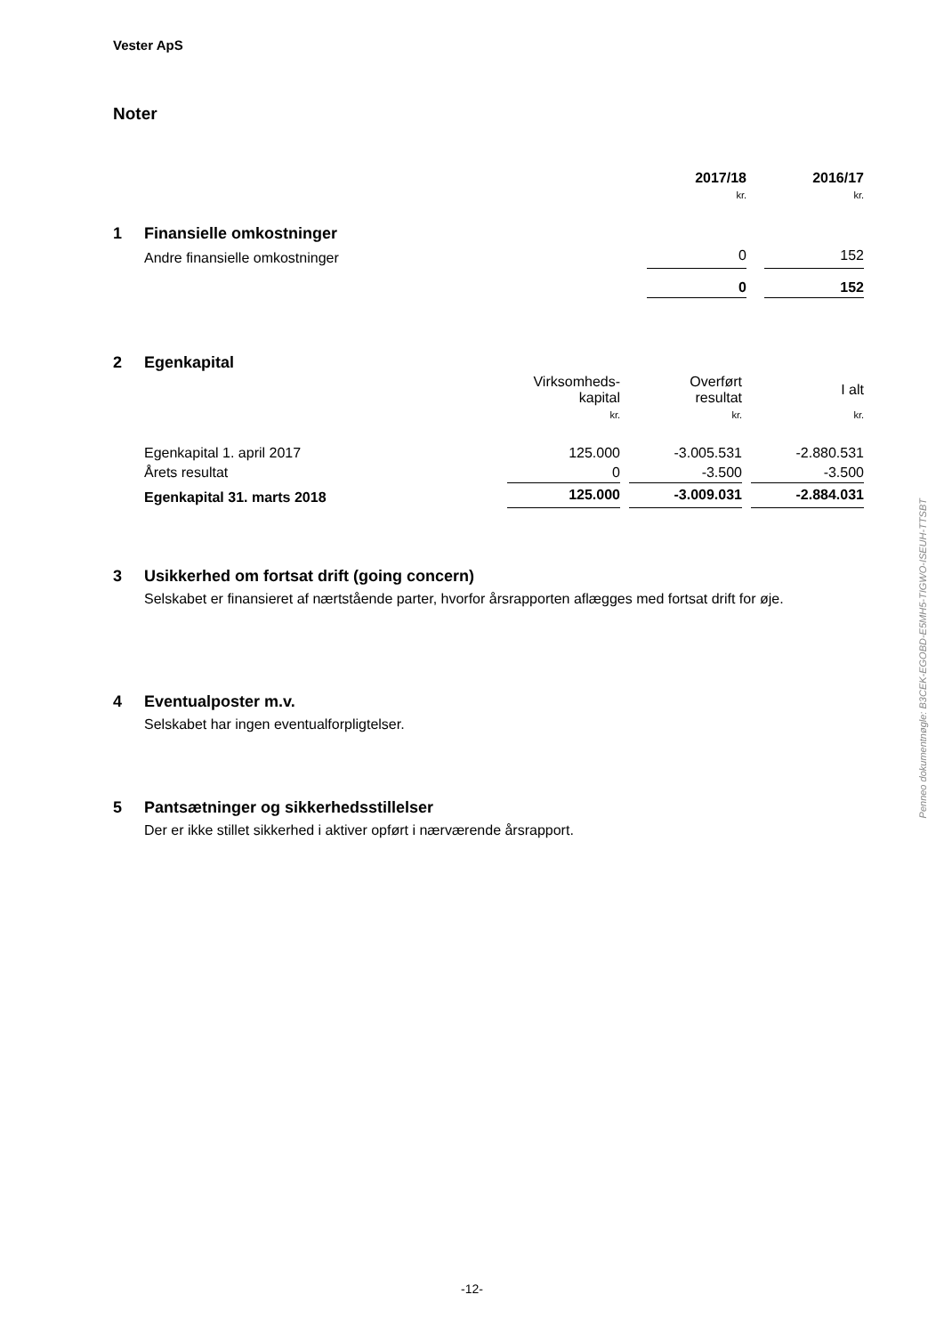Vester ApS
Noter
| | 2017/18 | | 2016/17 |
| | kr. | | kr. |
1 Finansielle omkostninger
| Andre finansielle omkostninger | 0 | | 152 |
| | 0 | | 152 |
2 Egenkapital
| | Virksomheds- kapital | | Overført resultat | | I alt |
| | kr. | | kr. | | kr. |
| Egenkapital 1. april 2017 | 125.000 | | -3.005.531 | | -2.880.531 |
| Årets resultat | 0 | | -3.500 | | -3.500 |
| Egenkapital 31. marts 2018 | 125.000 | | -3.009.031 | | -2.884.031 |
3 Usikkerhed om fortsat drift (going concern)
Selskabet er finansieret af nærtstående parter, hvorfor årsrapporten aflægges med fortsat drift for øje.
4 Eventualposter m.v.
Selskabet har ingen eventualforpligtelser.
5 Pantsætninger og sikkerhedsstillelser
Der er ikke stillet sikkerhed i aktiver opført i nærværende årsrapport.
Penneo dokumentnøgle: B3CEK-EGOBD-E5MH5-TIGWO-ISEUH-TTSBT
-12-